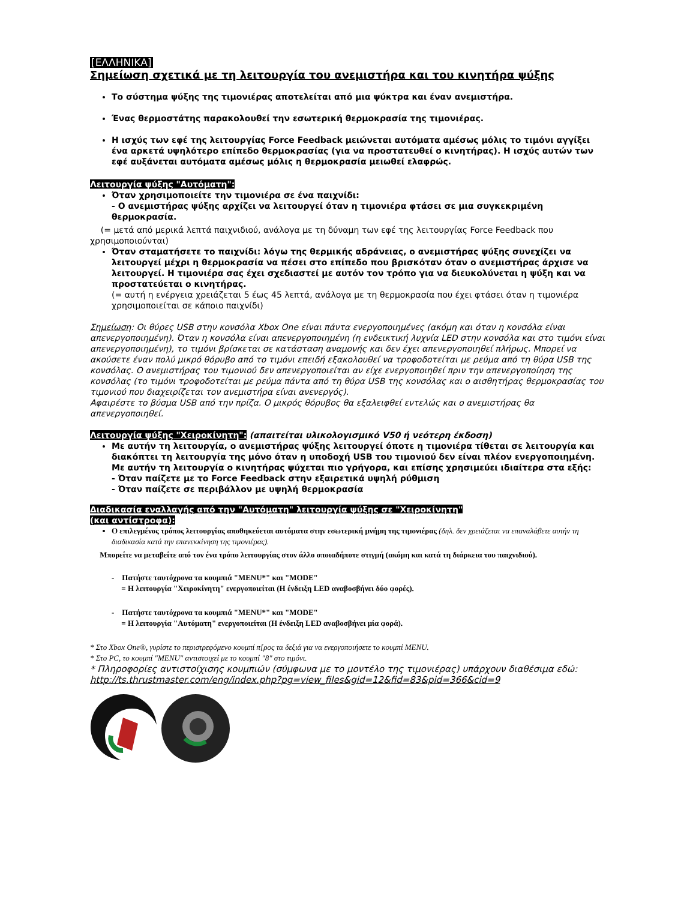[ΕΛΛΗΝΙΚΑ]
Σημείωση σχετικά με τη λειτουργία του ανεμιστήρα και του κινητήρα ψύξης
Το σύστημα ψύξης της τιμονιέρας αποτελείται από μια ψύκτρα και έναν ανεμιστήρα.
Ένας θερμοστάτης παρακολουθεί την εσωτερική θερμοκρασία της τιμονιέρας.
Η ισχύς των εφέ της λειτουργίας Force Feedback μειώνεται αυτόματα αμέσως μόλις το τιμόνι αγγίξει ένα αρκετά υψηλότερο επίπεδο θερμοκρασίας (για να προστατευθεί ο κινητήρας). Η ισχύς αυτών των εφέ αυξάνεται αυτόματα αμέσως μόλις η θερμοκρασία μειωθεί ελαφρώς.
Λειτουργία ψύξης "Αυτόματη":
Όταν χρησιμοποιείτε την τιμονιέρα σε ένα παιχνίδι:
- Ο ανεμιστήρας ψύξης αρχίζει να λειτουργεί όταν η τιμονιέρα φτάσει σε μια συγκεκριμένη θερμοκρασία.
(= μετά από μερικά λεπτά παιχνιδιού, ανάλογα με τη δύναμη των εφέ της λειτουργίας Force Feedback που χρησιμοποιούνται)
Όταν σταματήσετε το παιχνίδι: λόγω της θερμικής αδράνειας, ο ανεμιστήρας ψύξης συνεχίζει να λειτουργεί μέχρι η θερμοκρασία να πέσει στο επίπεδο που βρισκόταν όταν ο ανεμιστήρας άρχισε να λειτουργεί. Η τιμονιέρα σας έχει σχεδιαστεί με αυτόν τον τρόπο για να διευκολύνεται η ψύξη και να προστατεύεται ο κινητήρας.
(= αυτή η ενέργεια χρειάζεται 5 έως 45 λεπτά, ανάλογα με τη θερμοκρασία που έχει φτάσει όταν η τιμονιέρα χρησιμοποιείται σε κάποιο παιχνίδι)
Σημείωση: Οι θύρες USB στην κονσόλα Xbox One είναι πάντα ενεργοποιημένες (ακόμη και όταν η κονσόλα είναι απενεργοποιημένη). Όταν η κονσόλα είναι απενεργοποιημένη (η ενδεικτική λυχνία LED στην κονσόλα και στο τιμόνι είναι απενεργοποιημένη), το τιμόνι βρίσκεται σε κατάσταση αναμονής και δεν έχει απενεργοποιηθεί πλήρως. Μπορεί να ακούσετε έναν πολύ μικρό θόρυβο από το τιμόνι επειδή εξακολουθεί να τροφοδοτείται με ρεύμα από τη θύρα USB της κονσόλας. Ο ανεμιστήρας του τιμονιού δεν απενεργοποιείται αν είχε ενεργοποιηθεί πριν την απενεργοποίηση της κονσόλας (το τιμόνι τροφοδοτείται με ρεύμα πάντα από τη θύρα USB της κονσόλας και ο αισθητήρας θερμοκρασίας του τιμονιού που διαχειρίζεται τον ανεμιστήρα είναι ανενεργός).
Αφαιρέστε το βύσμα USB από την πρίζα. Ο μικρός θόρυβος θα εξαλειφθεί εντελώς και ο ανεμιστήρας θα απενεργοποιηθεί.
Λειτουργία ψύξης "Χειροκίνητη": (απαιτείται υλικολογισμικό V50 ή νεότερη έκδοση)
Με αυτήν τη λειτουργία, ο ανεμιστήρας ψύξης λειτουργεί όποτε η τιμονιέρα τίθεται σε λειτουργία και διακόπτει τη λειτουργία της μόνο όταν η υποδοχή USB του τιμονιού δεν είναι πλέον ενεργοποιημένη.
Με αυτήν τη λειτουργία ο κινητήρας ψύχεται πιο γρήγορα, και επίσης χρησιμεύει ιδιαίτερα στα εξής:
- Όταν παίζετε με το Force Feedback στην εξαιρετικά υψηλή ρύθμιση
- Όταν παίζετε σε περιβάλλον με υψηλή θερμοκρασία
Διαδικασία εναλλαγής από την "Αυτόματη" λειτουργία ψύξης σε "Χειροκίνητη"
(και αντίστροφα):
Ο επιλεγμένος τρόπος λειτουργίας αποθηκεύεται αυτόματα στην εσωτερική μνήμη της τιμονιέρας (δηλ. δεν χρειάζεται να επαναλάβετε αυτήν τη διαδικασία κατά την επανεκκίνηση της τιμονιέρας).
Μπορείτε να μεταβείτε από τον ένα τρόπο λειτουργίας στον άλλο οποιαδήποτε στιγμή (ακόμη και κατά τη διάρκεια του παιχνιδιού).
- Πατήστε ταυτόχρονα τα κουμπιά "MENU*" και "MODE"
= Η λειτουργία "Χειροκίνητη" ενεργοποιείται (Η ένδειξη LED αναβοσβήνει δύο φορές).
- Πατήστε ταυτόχρονα τα κουμπιά "MENU*" και "MODE"
= Η λειτουργία "Αυτόματη" ενεργοποιείται (Η ένδειξη LED αναβοσβήνει μία φορά).
* Στο Xbox One®, γυρίστε το περιστρεφόμενο κουμπί π[ρος τα δεξιά για να ενεργοποιήσετε το κουμπί MENU.
* Στο PC, το κουμπί "MENU" αντιστοιχεί με το κουμπί "8" στο τιμόνι.
* Πληροφορίες αντιστοίχισης κουμπιών (σύμφωνα με το μοντέλο της τιμονιέρας) υπάρχουν διαθέσιμα εδώ:
http://ts.thrustmaster.com/eng/index.php?pg=view_files&gid=12&fid=83&pid=366&cid=9